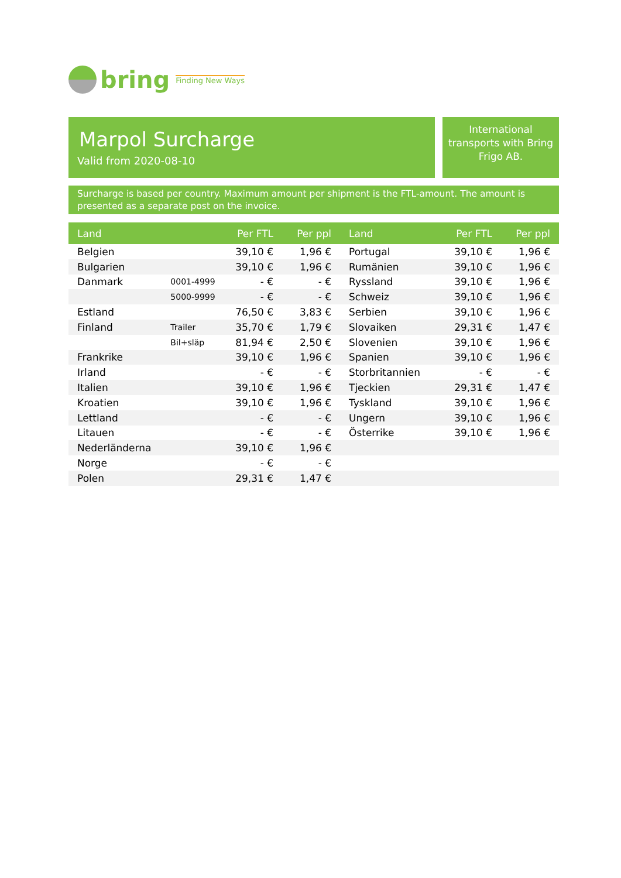bring Finding New Ways
Marpol Surcharge
Valid from 2020-08-10
International transports with Bring Frigo AB.
Surcharge is based per country. Maximum amount per shipment is the FTL-amount. The amount is presented as a separate post on the invoice.
| Land | | Per FTL | Per ppl | Land | Per FTL | Per ppl |
| --- | --- | --- | --- | --- | --- | --- |
| Belgien | | 39,10 € | 1,96 € | Portugal | 39,10 € | 1,96 € |
| Bulgarien | | 39,10 € | 1,96 € | Rumänien | 39,10 € | 1,96 € |
| Danmark | 0001-4999 | - € | - € | Ryssland | 39,10 € | 1,96 € |
| | 5000-9999 | - € | - € | Schweiz | 39,10 € | 1,96 € |
| Estland | | 76,50 € | 3,83 € | Serbien | 39,10 € | 1,96 € |
| Finland | Trailer | 35,70 € | 1,79 € | Slovaiken | 29,31 € | 1,47 € |
| | Bil+släp | 81,94 € | 2,50 € | Slovenien | 39,10 € | 1,96 € |
| Frankrike | | 39,10 € | 1,96 € | Spanien | 39,10 € | 1,96 € |
| Irland | | - € | - € | Storbritannien | - € | - € |
| Italien | | 39,10 € | 1,96 € | Tjeckien | 29,31 € | 1,47 € |
| Kroatien | | 39,10 € | 1,96 € | Tyskland | 39,10 € | 1,96 € |
| Lettland | | - € | - € | Ungern | 39,10 € | 1,96 € |
| Litauen | | - € | - € | Österrike | 39,10 € | 1,96 € |
| Nederländerna | | 39,10 € | 1,96 € | | | |
| Norge | | - € | - € | | | |
| Polen | | 29,31 € | 1,47 € | | | |